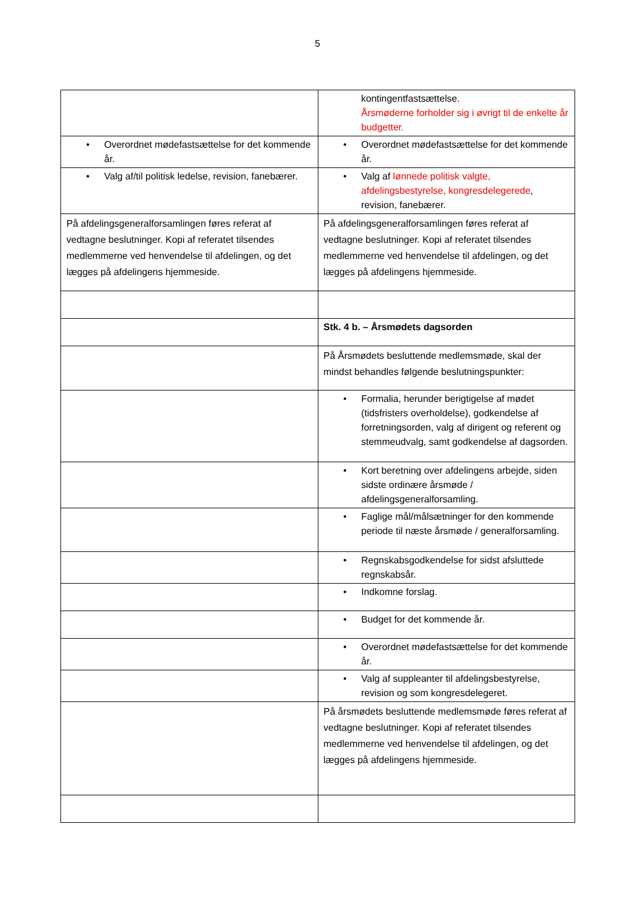5
| | kontingentfastsættelse. Årsmøderne forholder sig i øvrigt til de enkelte år budgetter. |
| • Overordnet mødefastsættelse for det kommende år. | • Overordnet mødefastsættelse for det kommende år. |
| • Valg af/til politisk ledelse, revision, fanebærer. | • Valg af lønnede politisk valgte, afdelingsbestyrelse, kongresdelegerede , revision, fanebærer. |
| På afdelingsgeneralforsamlingen føres referat af vedtagne beslutninger. Kopi af referatet tilsendes medlemmerne ved henvendelse til afdelingen, og det lægges på afdelingens hjemmeside. | På afdelingsgeneralforsamlingen føres referat af vedtagne beslutninger. Kopi af referatet tilsendes medlemmerne ved henvendelse til afdelingen, og det lægges på afdelingens hjemmeside. |
| | Stk. 4 b. – Årsmødets dagsorden |
| | På Årsmødets besluttende medlemsmøde, skal der mindst behandles følgende beslutningspunkter: |
| | • Formalia, herunder berigtigelse af mødet (tidsfristers overholdelse), godkendelse af forretningsorden, valg af dirigent og referent og stemmeudvalg, samt godkendelse af dagsorden. |
| | • Kort beretning over afdelingens arbejde, siden sidste ordinære årsmøde / afdelingsgeneralforsamling. |
| | • Faglige mål/målsætninger for den kommende periode til næste årsmøde / generalforsamling. |
| | • Regnskabsgodkendelse for sidst afsluttede regnskabsår. |
| | • Indkomne forslag. |
| | • Budget for det kommende år. |
| | • Overordnet mødefastsættelse for det kommende år. |
| | • Valg af suppleanter til afdelingsbestyrelse, revision og som kongresdelegeret. |
| | På årsmødets besluttende medlemsmøde føres referat af vedtagne beslutninger. Kopi af referatet tilsendes medlemmerne ved henvendelse til afdelingen, og det lægges på afdelingens hjemmeside. |